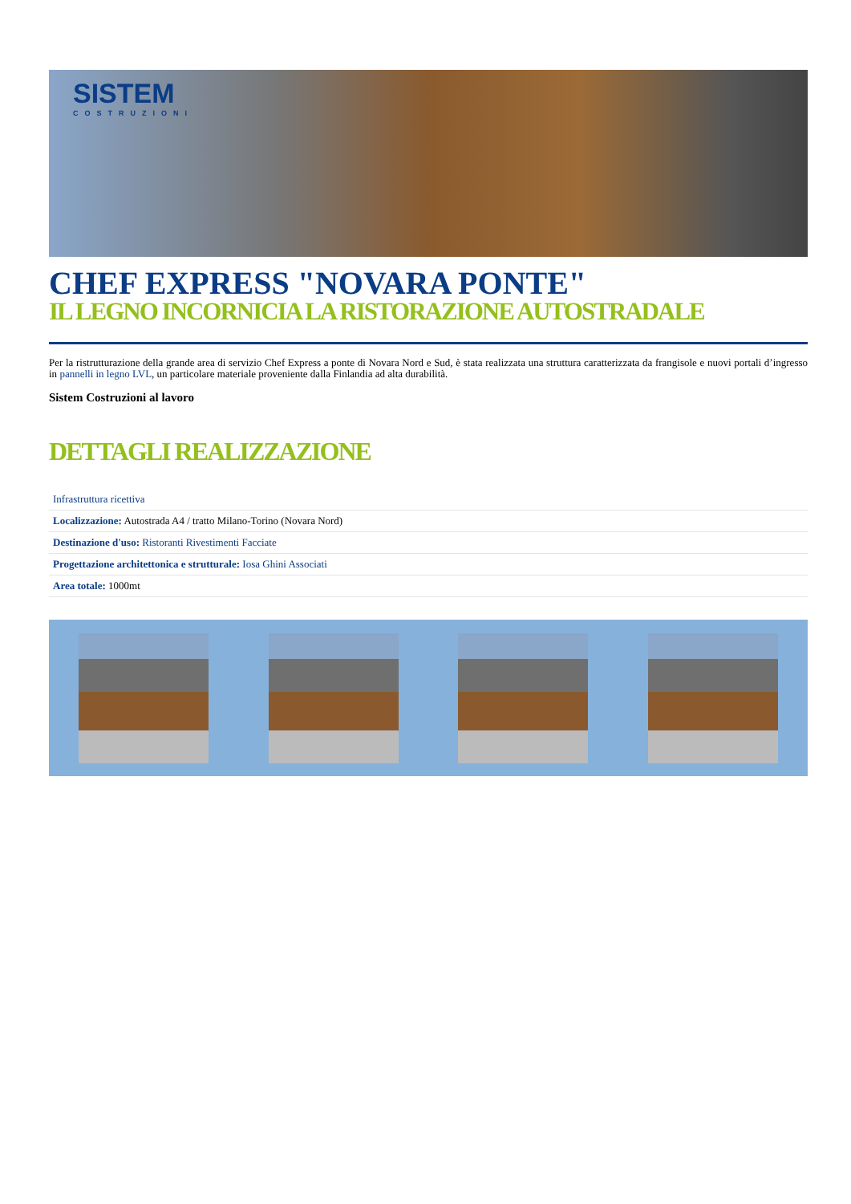SISTEM
COSTRUZIONI
CHEF EXPRESS "NOVARA PONTE"
IL LEGNO INCORNICIA LA RISTORAZIONE AUTOSTRADALE
Per la ristrutturazione della grande area di servizio Chef Express a ponte di Novara Nord e Sud, è stata realizzata una struttura caratterizzata da frangisole e nuovi portali d’ingresso in pannelli in legno LVL, un particolare materiale proveniente dalla Finlandia ad alta durabilità.
Sistem Costruzioni al lavoro
DETTAGLI REALIZZAZIONE
| Infrastruttura ricettiva |
| Localizzazione: Autostrada A4 / tratto Milano-Torino (Novara Nord) |
| Destinazione d'uso: Ristoranti Rivestimenti Facciate |
| Progettazione architettonica e strutturale: Iosa Ghini Associati |
| Area totale: 1000mt |